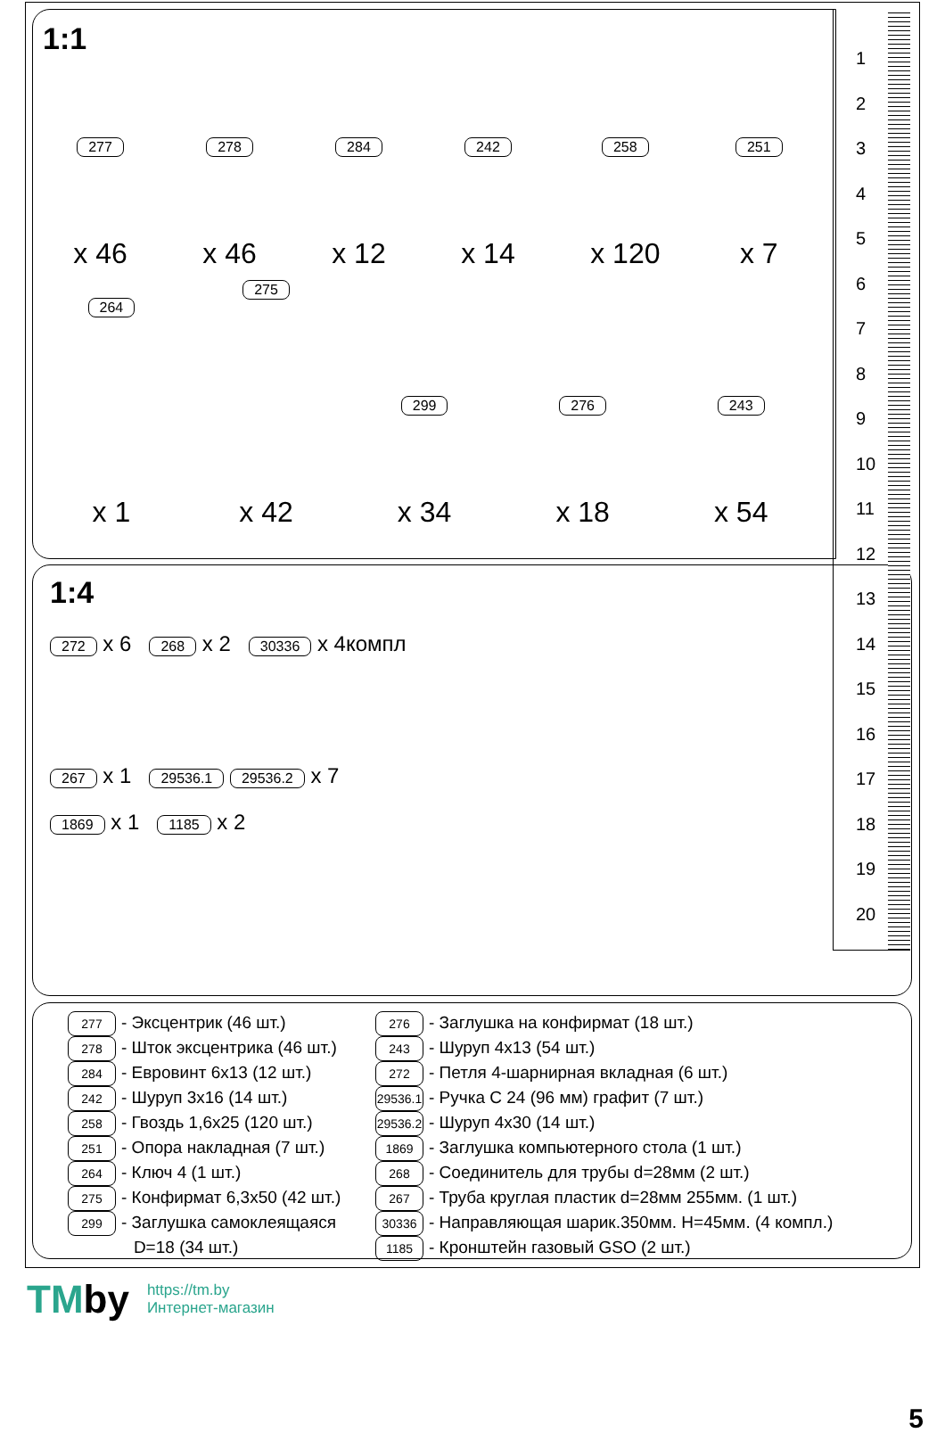1:1
277
x 46
278
x 46
284
x 12
242
x 14
258
x 120
251
x 7
264
x 1
275
x 42
299
x 34
276
x 18
243
x 54
1:4
272 x 6 268 x 2 30336 x 4компл
267 x 1 29536.1 29536.2 x 7
1869 x 1 1185 x 2
1
2
3
4
5
6
7
8
9
10
11
12
13
14
15
16
17
18
19
20
277 - Эксцентрик (46 шт.)
278 - Шток эксцентрика (46 шт.)
284 - Евровинт 6х13 (12 шт.)
242 - Шуруп 3х16 (14 шт.)
258 - Гвоздь 1,6х25 (120 шт.)
251 - Опора накладная (7 шт.)
264 - Ключ 4 (1 шт.)
275 - Конфирмат 6,3х50 (42 шт.)
299 - Заглушка самоклеящаяся
D=18 (34 шт.)
276 - Заглушка на конфирмат (18 шт.)
243 - Шуруп 4х13 (54 шт.)
272 - Петля 4-шарнирная вкладная (6 шт.)
29536.1 - Ручка С 24 (96 мм) графит (7 шт.)
29536.2 - Шуруп 4х30 (14 шт.)
1869 - Заглушка компьютерного стола (1 шт.)
268 - Соединитель для трубы d=28мм (2 шт.)
267 - Труба круглая пластик d=28мм 255мм. (1 шт.)
30336 - Направляющая шарик.350мм. Н=45мм. (4 компл.)
1185 - Кронштейн газовый GSO (2 шт.)
5
TMby https://tm.by
Интернет-магазин